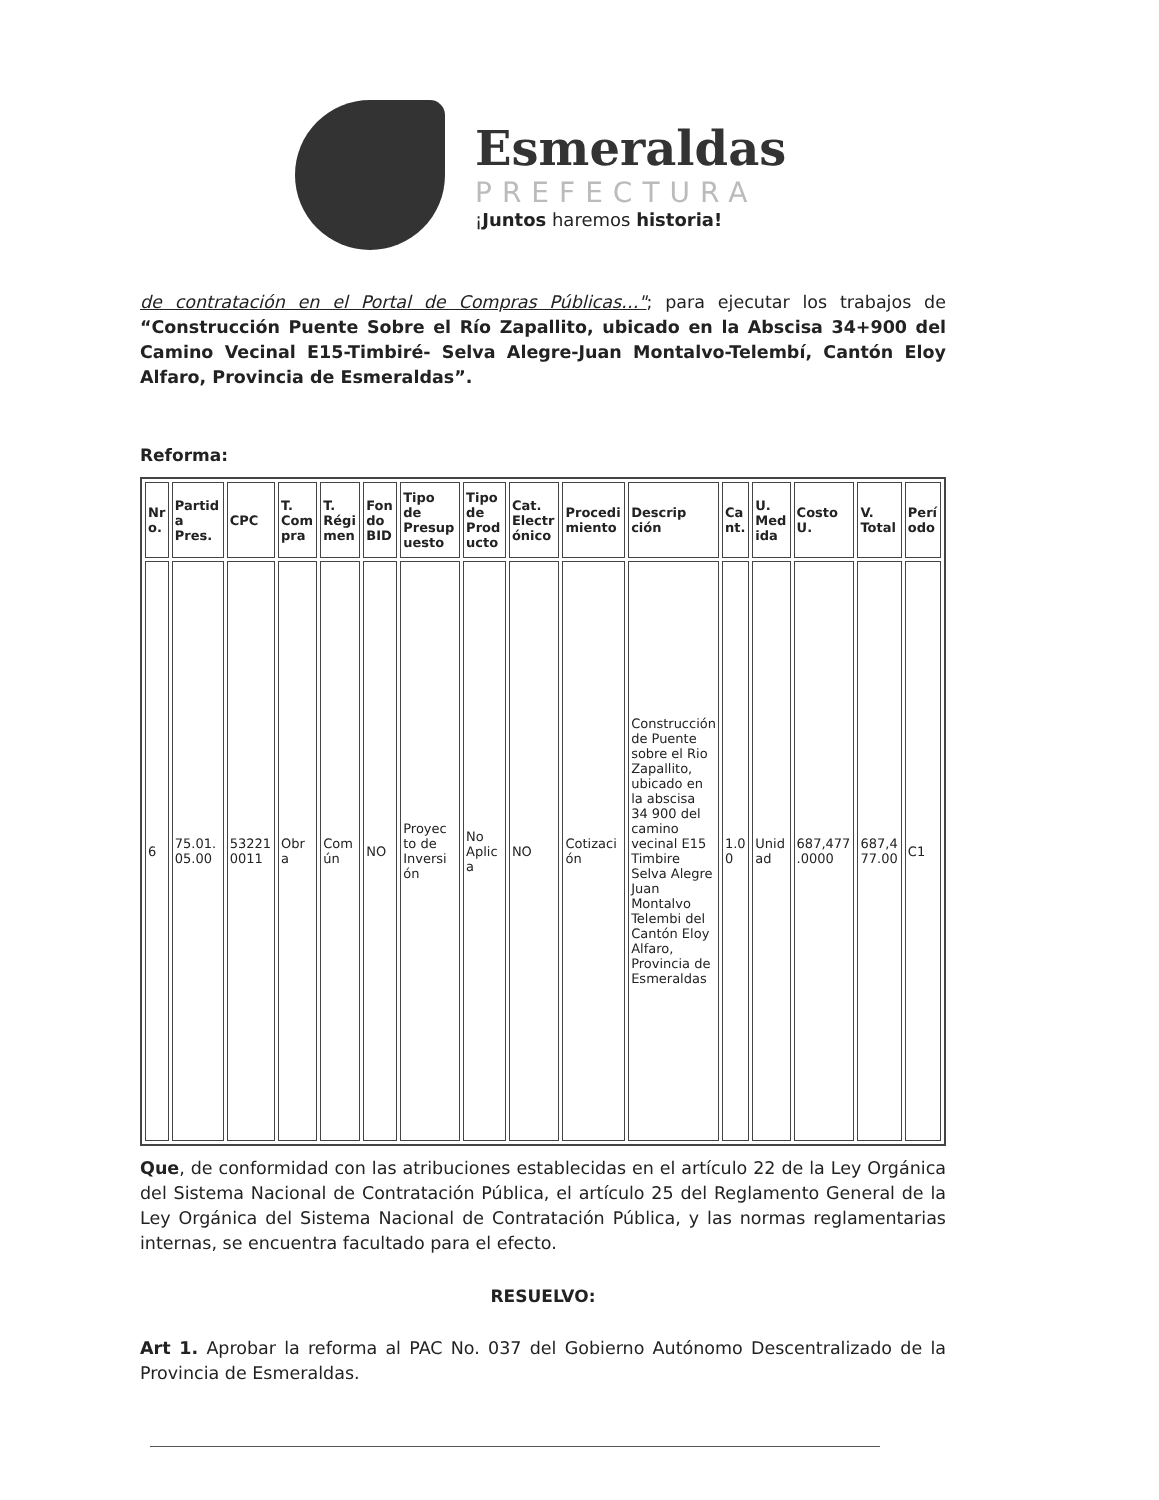Esmeraldas
PREFECTURA
¡Juntos haremos historia!
de contratación en el Portal de Compras Públicas…"; para ejecutar los trabajos de “Construcción Puente Sobre el Río Zapallito, ubicado en la Abscisa 34+900 del Camino Vecinal E15-Timbiré- Selva Alegre-Juan Montalvo-Telembí, Cantón Eloy Alfaro, Provincia de Esmeraldas”.
Reforma:
| Nr o. | Partid a Pres. | CPC | T. Com pra | T. Régi men | Fon do BID | Tipo de Presup uesto | Tipo de Prod ucto | Cat. Electr ónico | Procedi miento | Descrip ción | Ca nt. | U. Med ida | Costo U. | V. Total | Perí odo |
| --- | --- | --- | --- | --- | --- | --- | --- | --- | --- | --- | --- | --- | --- | --- | --- |
| 6 | 75.01. 05.00 | 53221 0011 | Obr a | Com ún | NO | Proyec to de Inversi ón | No Aplic a | NO | Cotizaci ón | Construcción de Puente sobre el Rio Zapallito, ubicado en la abscisa 34 900 del camino vecinal E15 Timbire Selva Alegre Juan Montalvo Telembi del Cantón Eloy Alfaro, Provincia de Esmeraldas | 1.0 0 | Unid ad | 687,477 .0000 | 687,4 77.00 | C1 |
Que, de conformidad con las atribuciones establecidas en el artículo 22 de la Ley Orgánica del Sistema Nacional de Contratación Pública, el artículo 25 del Reglamento General de la Ley Orgánica del Sistema Nacional de Contratación Pública, y las normas reglamentarias internas, se encuentra facultado para el efecto.
RESUELVO:
Art 1. Aprobar la reforma al PAC No. 037 del Gobierno Autónomo Descentralizado de la Provincia de Esmeraldas.